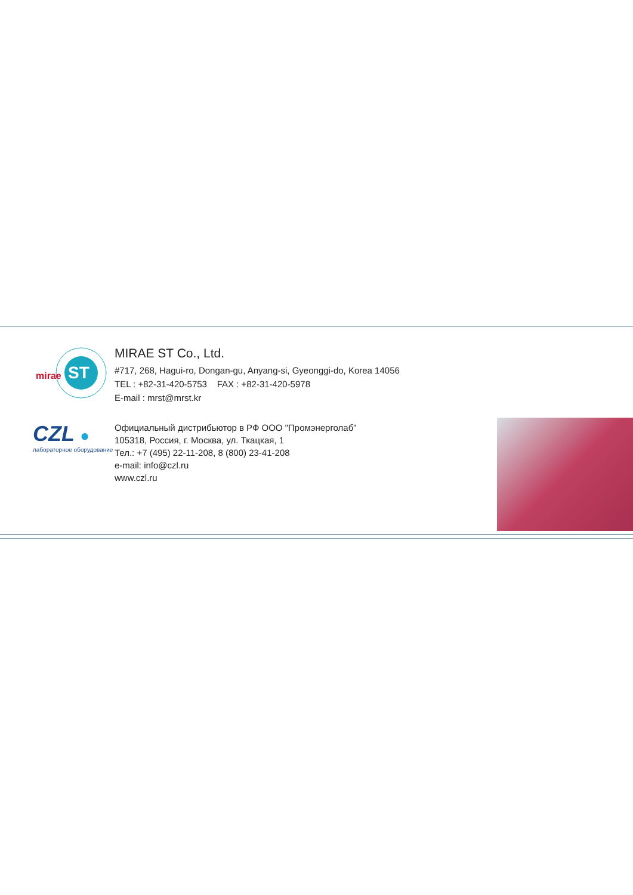ST
mirae
MIRAE ST Co., Ltd.
#717, 268, Hagui-ro, Dongan-gu, Anyang-si, Gyeonggi-do, Korea 14056
TEL : +82-31-420-5753 FAX : +82-31-420-5978
E-mail : mrst@mrst.kr
CZL ●
лабораторное оборудование
Официальный дистрибьютор в РФ ООО "Промэнерголаб"
105318, Россия, г. Москва, ул. Ткацкая, 1
Тел.: +7 (495) 22-11-208, 8 (800) 23-41-208
e-mail: info@czl.ru
www.czl.ru